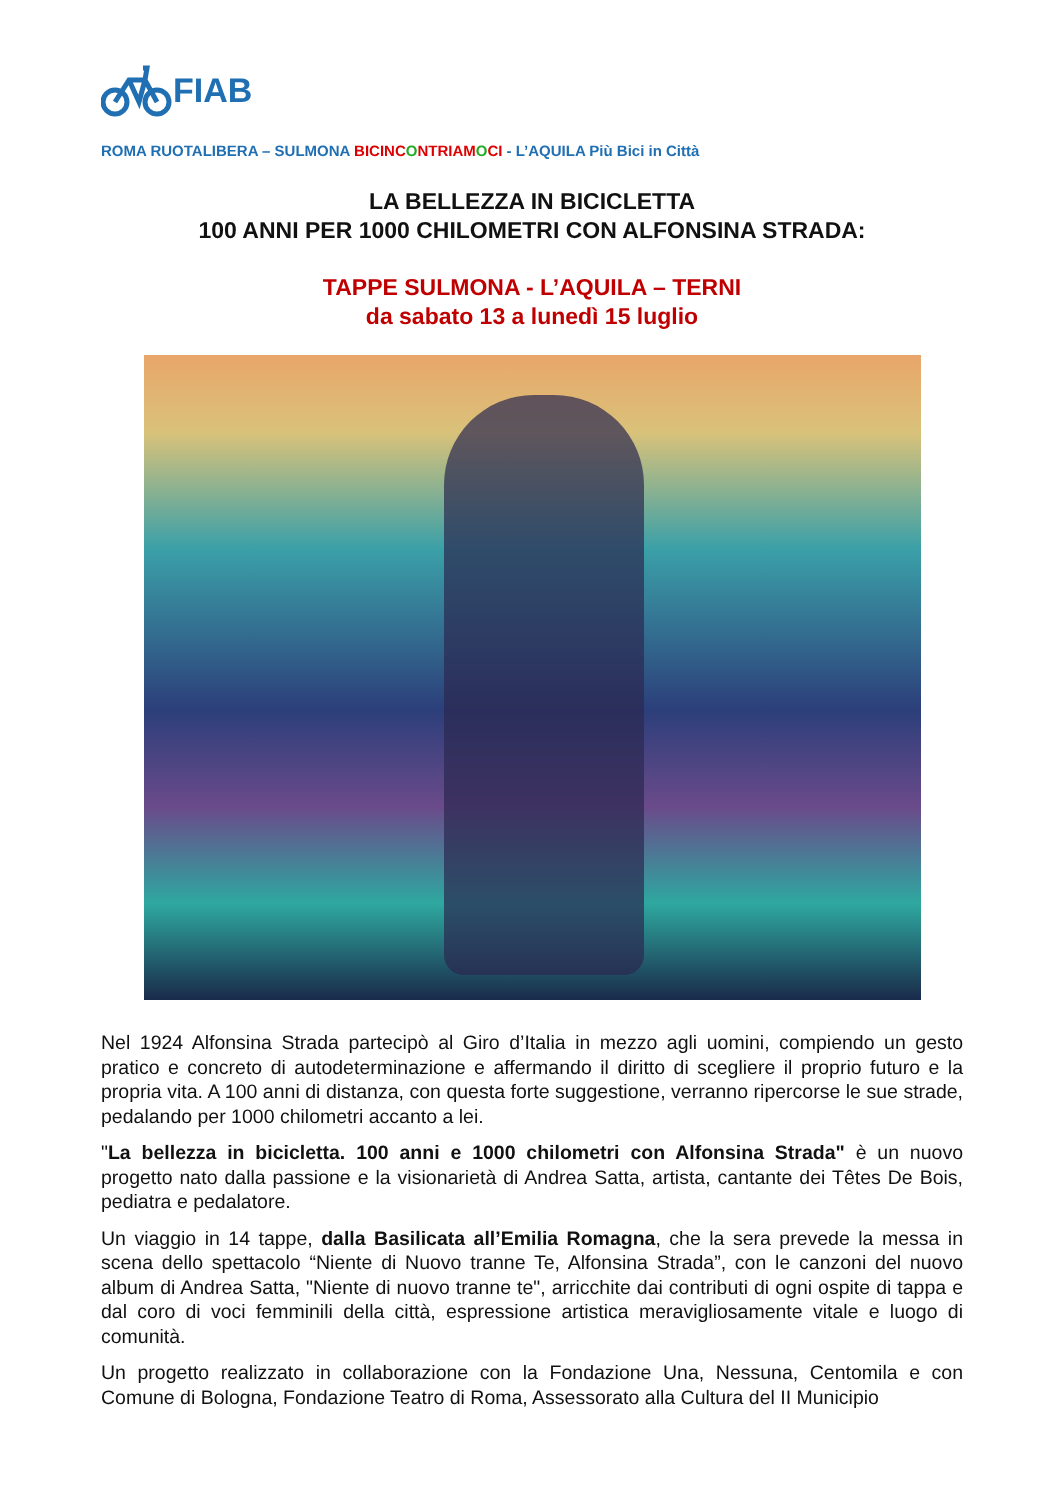FIAB
ROMA RUOTALIBERA – SULMONA BICINC ONTRIAM OCI - L’AQUILA Più Bici in Città
LA BELLEZZA IN BICICLETTA
100 ANNI PER 1000 CHILOMETRI CON ALFONSINA STRADA:
TAPPE SULMONA - L’AQUILA – TERNI
da sabato 13 a lunedì 15 luglio
Nel 1924 Alfonsina Strada partecipò al Giro d’Italia in mezzo agli uomini, compiendo un gesto pratico e concreto di autodeterminazione e affermando il diritto di scegliere il proprio futuro e la propria vita. A 100 anni di distanza, con questa forte suggestione, verranno ripercorse le sue strade, pedalando per 1000 chilometri accanto a lei.
"La bellezza in bicicletta. 100 anni e 1000 chilometri con Alfonsina Strada" è un nuovo progetto nato dalla passione e la visionarietà di Andrea Satta, artista, cantante dei Têtes De Bois, pediatra e pedalatore.
Un viaggio in 14 tappe, dalla Basilicata all’Emilia Romagna, che la sera prevede la messa in scena dello spettacolo “Niente di Nuovo tranne Te, Alfonsina Strada”, con le canzoni del nuovo album di Andrea Satta, "Niente di nuovo tranne te", arricchite dai contributi di ogni ospite di tappa e dal coro di voci femminili della città, espressione artistica meravigliosamente vitale e luogo di comunità.
Un progetto realizzato in collaborazione con la Fondazione Una, Nessuna, Centomila e con Comune di Bologna, Fondazione Teatro di Roma, Assessorato alla Cultura del II Municipio